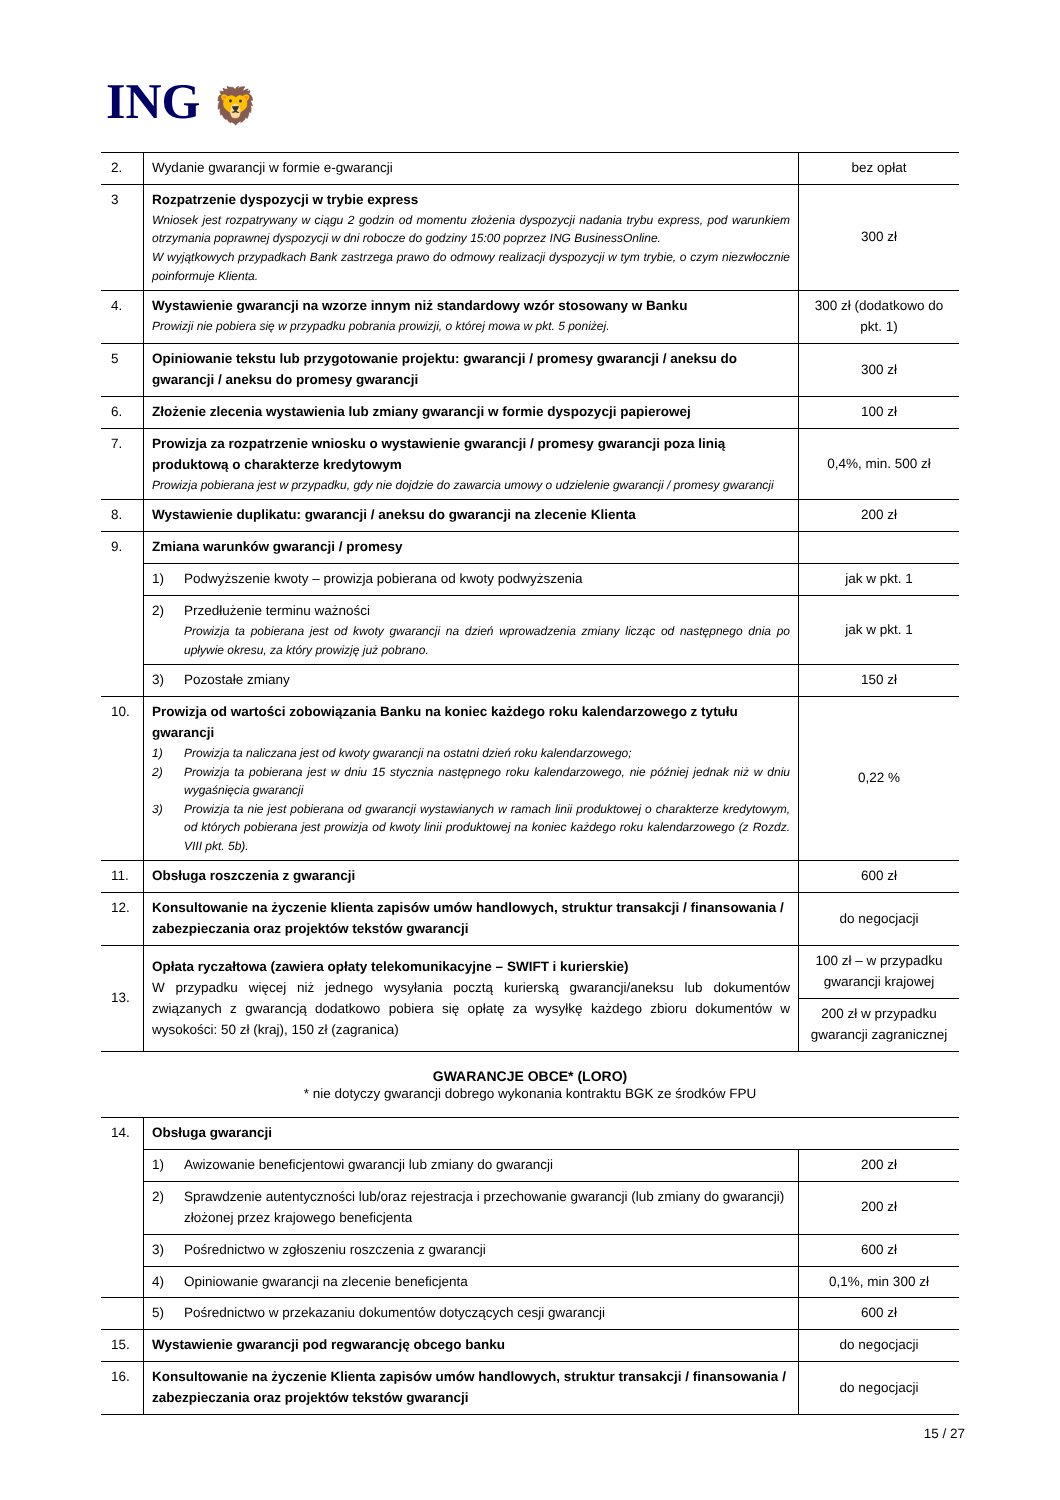ING 🦁
| 2. | Wydanie gwarancji w formie e-gwarancji | bez opłat |
| 3 | Rozpatrzenie dyspozycji w trybie express Wniosek jest rozpatrywany w ciągu 2 godzin od momentu złożenia dyspozycji nadania trybu express, pod warunkiem otrzymania poprawnej dyspozycji w dni robocze do godziny 15:00 poprzez ING BusinessOnline. W wyjątkowych przypadkach Bank zastrzega prawo do odmowy realizacji dyspozycji w tym trybie, o czym niezwłocznie poinformuje Klienta. | 300 zł |
| 4. | Wystawienie gwarancji na wzorze innym niż standardowy wzór stosowany w Banku Prowizji nie pobiera się w przypadku pobrania prowizji, o której mowa w pkt. 5 poniżej. | 300 zł (dodatkowo do pkt. 1) |
| 5 | Opiniowanie tekstu lub przygotowanie projektu: gwarancji / promesy gwarancji / aneksu do gwarancji / aneksu do promesy gwarancji | 300 zł |
| 6. | Złożenie zlecenia wystawienia lub zmiany gwarancji w formie dyspozycji papierowej | 100 zł |
| 7. | Prowizja za rozpatrzenie wniosku o wystawienie gwarancji / promesy gwarancji poza linią produktową o charakterze kredytowym Prowizja pobierana jest w przypadku, gdy nie dojdzie do zawarcia umowy o udzielenie gwarancji / promesy gwarancji | 0,4%, min. 500 zł |
| 8. | Wystawienie duplikatu: gwarancji / aneksu do gwarancji na zlecenie Klienta | 200 zł |
| 9. | Zmiana warunków gwarancji / promesy | |
| | 1) Podwyższenie kwoty – prowizja pobierana od kwoty podwyższenia | jak w pkt. 1 |
| | 2) Przedłużenie terminu ważności Prowizja ta pobierana jest od kwoty gwarancji na dzień wprowadzenia zmiany licząc od następnego dnia po upływie okresu, za który prowizję już pobrano. | jak w pkt. 1 |
| | 3) Pozostałe zmiany | 150 zł |
| 10. | Prowizja od wartości zobowiązania Banku na koniec każdego roku kalendarzowego z tytułu gwarancji 1) Prowizja ta naliczana jest od kwoty gwarancji na ostatni dzień roku kalendarzowego; 2) Prowizja ta pobierana jest w dniu 15 stycznia następnego roku kalendarzowego, nie później jednak niż w dniu wygaśnięcia gwarancji 3) Prowizja ta nie jest pobierana od gwarancji wystawianych w ramach linii produktowej o charakterze kredytowym, od których pobierana jest prowizja od kwoty linii produktowej na koniec każdego roku kalendarzowego (z Rozdz. VIII pkt. 5b). | 0,22 % |
| 11. | Obsługa roszczenia z gwarancji | 600 zł |
| 12. | Konsultowanie na życzenie klienta zapisów umów handlowych, struktur transakcji / finansowania / zabezpieczania oraz projektów tekstów gwarancji | do negocjacji |
| 13. | Opłata ryczałtowa (zawiera opłaty telekomunikacyjne – SWIFT i kurierskie) W przypadku więcej niż jednego wysyłania pocztą kurierską gwarancji/aneksu lub dokumentów związanych z gwarancją dodatkowo pobiera się opłatę za wysyłkę każdego zbioru dokumentów w wysokości: 50 zł (kraj), 150 zł (zagranica) | 100 zł – w przypadku gwarancji krajowej |
| | | 200 zł w przypadku gwarancji zagranicznej |
GWARANCJE OBCE* (LORO)
* nie dotyczy gwarancji dobrego wykonania kontraktu BGK ze środków FPU
| 14. | Obsługa gwarancji | |
| | 1) Awizowanie beneficjentowi gwarancji lub zmiany do gwarancji | 200 zł |
| | 2) Sprawdzenie autentyczności lub/oraz rejestracja i przechowanie gwarancji (lub zmiany do gwarancji) złożonej przez krajowego beneficjenta | 200 zł |
| | 3) Pośrednictwo w zgłoszeniu roszczenia z gwarancji | 600 zł |
| | 4) Opiniowanie gwarancji na zlecenie beneficjenta | 0,1%, min 300 zł |
| | 5) Pośrednictwo w przekazaniu dokumentów dotyczących cesji gwarancji | 600 zł |
| 15. | Wystawienie gwarancji pod regwarancję obcego banku | do negocjacji |
| 16. | Konsultowanie na życzenie Klienta zapisów umów handlowych, struktur transakcji / finansowania / zabezpieczania oraz projektów tekstów gwarancji | do negocjacji |
15 / 27